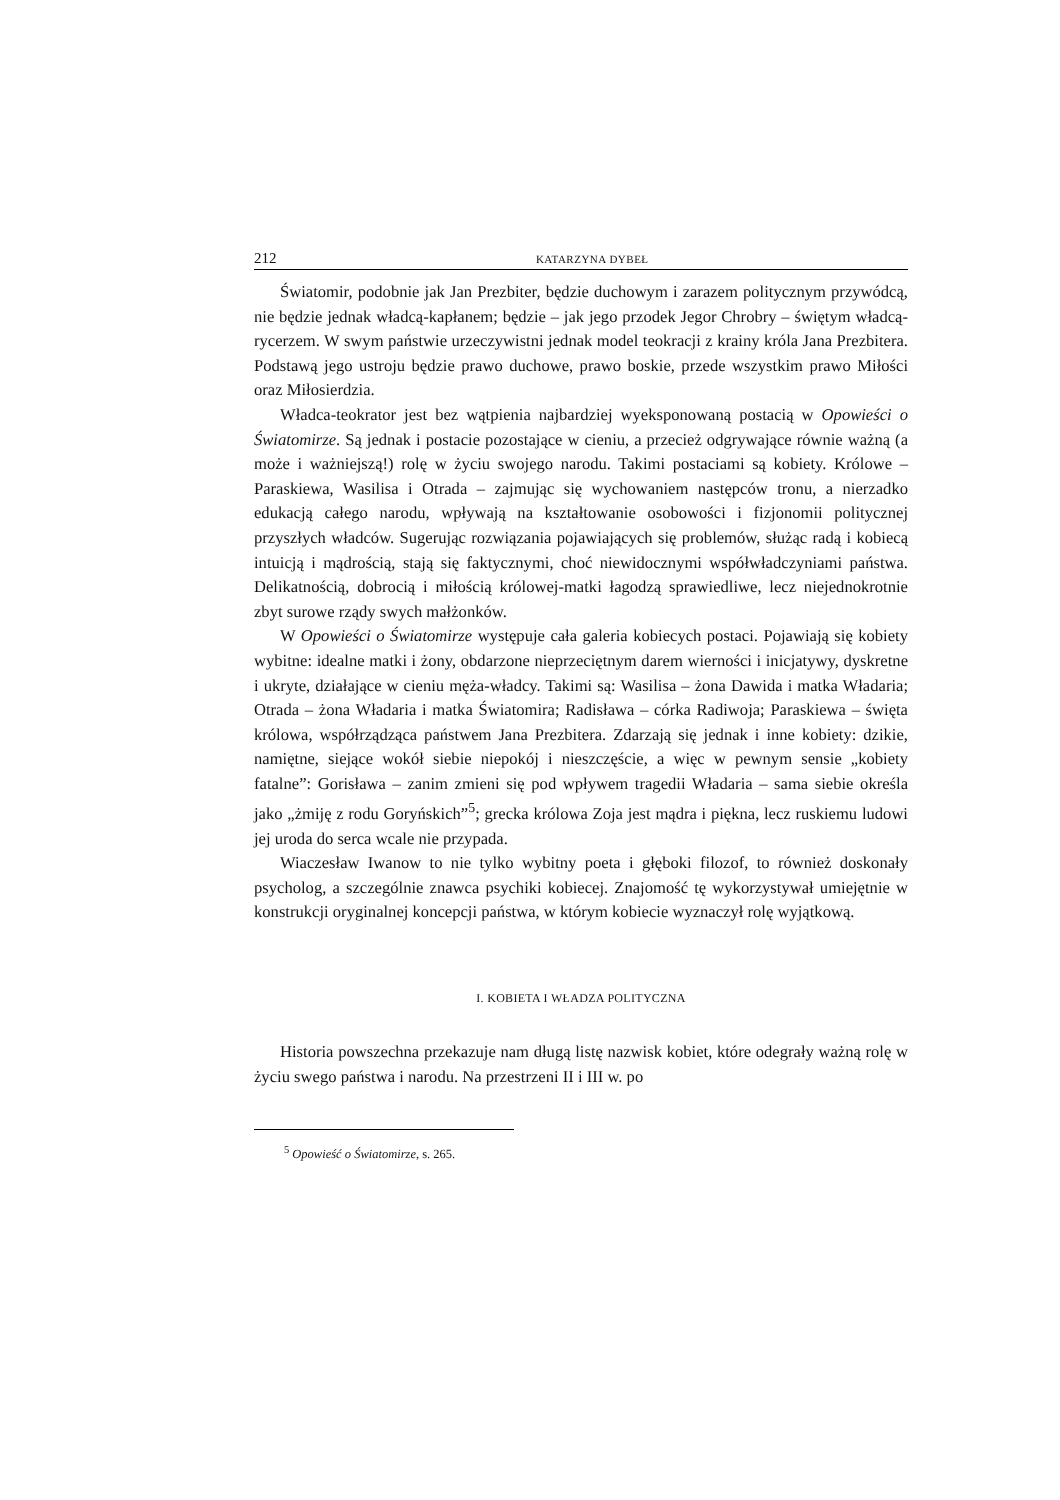212 KATARZYNA DYBEŁ
Światomir, podobnie jak Jan Prezbiter, będzie duchowym i zarazem politycznym przywódcą, nie będzie jednak władcą-kapłanem; będzie – jak jego przodek Jegor Chrobry – świętym władcą-rycerzem. W swym państwie urzeczywistni jednak model teokracji z krainy króla Jana Prezbitera. Podstawą jego ustroju będzie prawo duchowe, prawo boskie, przede wszystkim prawo Miłości oraz Miłosierdzia.
Władca-teokrator jest bez wątpienia najbardziej wyeksponowaną postacią w Opowieści o Światomirze. Są jednak i postacie pozostające w cieniu, a przecież odgrywające równie ważną (a może i ważniejszą!) rolę w życiu swojego narodu. Takimi postaciami są kobiety. Królowe – Paraskiewa, Wasilisa i Otrada – zajmując się wychowaniem następców tronu, a nierzadko edukacją całego narodu, wpływają na kształtowanie osobowości i fizjonomii politycznej przyszłych władców. Sugerując rozwiązania pojawiających się problemów, służąc radą i kobiecą intuicją i mądrością, stają się faktycznymi, choć niewidocznymi współwładczyniami państwa. Delikatnością, dobrocią i miłością królowej-matki łagodzą sprawiedliwe, lecz niejednokrotnie zbyt surowe rządy swych małżonków.
W Opowieści o Światomirze występuje cała galeria kobiecych postaci. Pojawiają się kobiety wybitne: idealne matki i żony, obdarzone nieprzeciętnym darem wierności i inicjatywy, dyskretne i ukryte, działające w cieniu męża-władcy. Takimi są: Wasilisa – żona Dawida i matka Władaria; Otrada – żona Władaria i matka Światomira; Radisława – córka Radiwoja; Paraskiewa – święta królowa, współrządząca państwem Jana Prezbitera. Zdarzają się jednak i inne kobiety: dzikie, namiętne, siejące wokół siebie niepokój i nieszczęście, a więc w pewnym sensie „kobiety fatalne”: Gorisława – zanim zmieni się pod wpływem tragedii Władaria – sama siebie określa jako „żmiję z rodu Goryńskich”<sup>5</sup>; grecka królowa Zoja jest mądra i piękna, lecz ruskiemu ludowi jej uroda do serca wcale nie przypada.
Wiaczesław Iwanow to nie tylko wybitny poeta i głęboki filozof, to również doskonały psycholog, a szczególnie znawca psychiki kobiecej. Znajomość tę wykorzystywał umiejętnie w konstrukcji oryginalnej koncepcji państwa, w którym kobiecie wyznaczył rolę wyjątkową.
I. KOBIETA I WŁADZA POLITYCZNA
Historia powszechna przekazuje nam długą listę nazwisk kobiet, które odegrały ważną rolę w życiu swego państwa i narodu. Na przestrzeni II i III w. po
<sup>5</sup> Opowieść o Światomirze, s. 265.